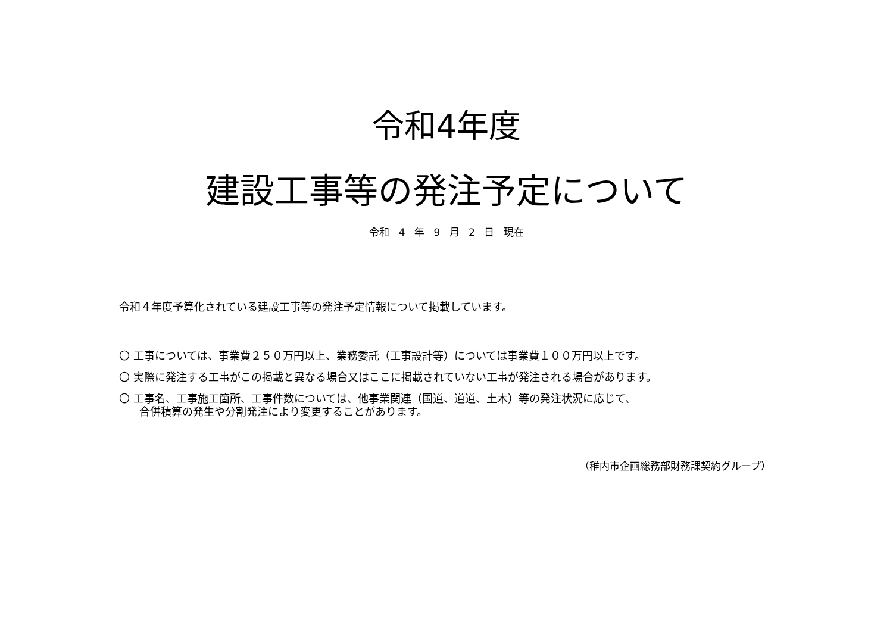令和4年度
建設工事等の発注予定について
令和 4 年 9 月 2 日 現在
令和４年度予算化されている建設工事等の発注予定情報について掲載しています。
〇 工事については、事業費２５０万円以上、業務委託（工事設計等）については事業費１００万円以上です。
〇 実際に発注する工事がこの掲載と異なる場合又はここに掲載されていない工事が発注される場合があります。
〇 工事名、工事施工箇所、工事件数については、他事業関連（国道、道道、土木）等の発注状況に応じて、
合併積算の発生や分割発注により変更することがあります。
（稚内市企画総務部財務課契約グループ）